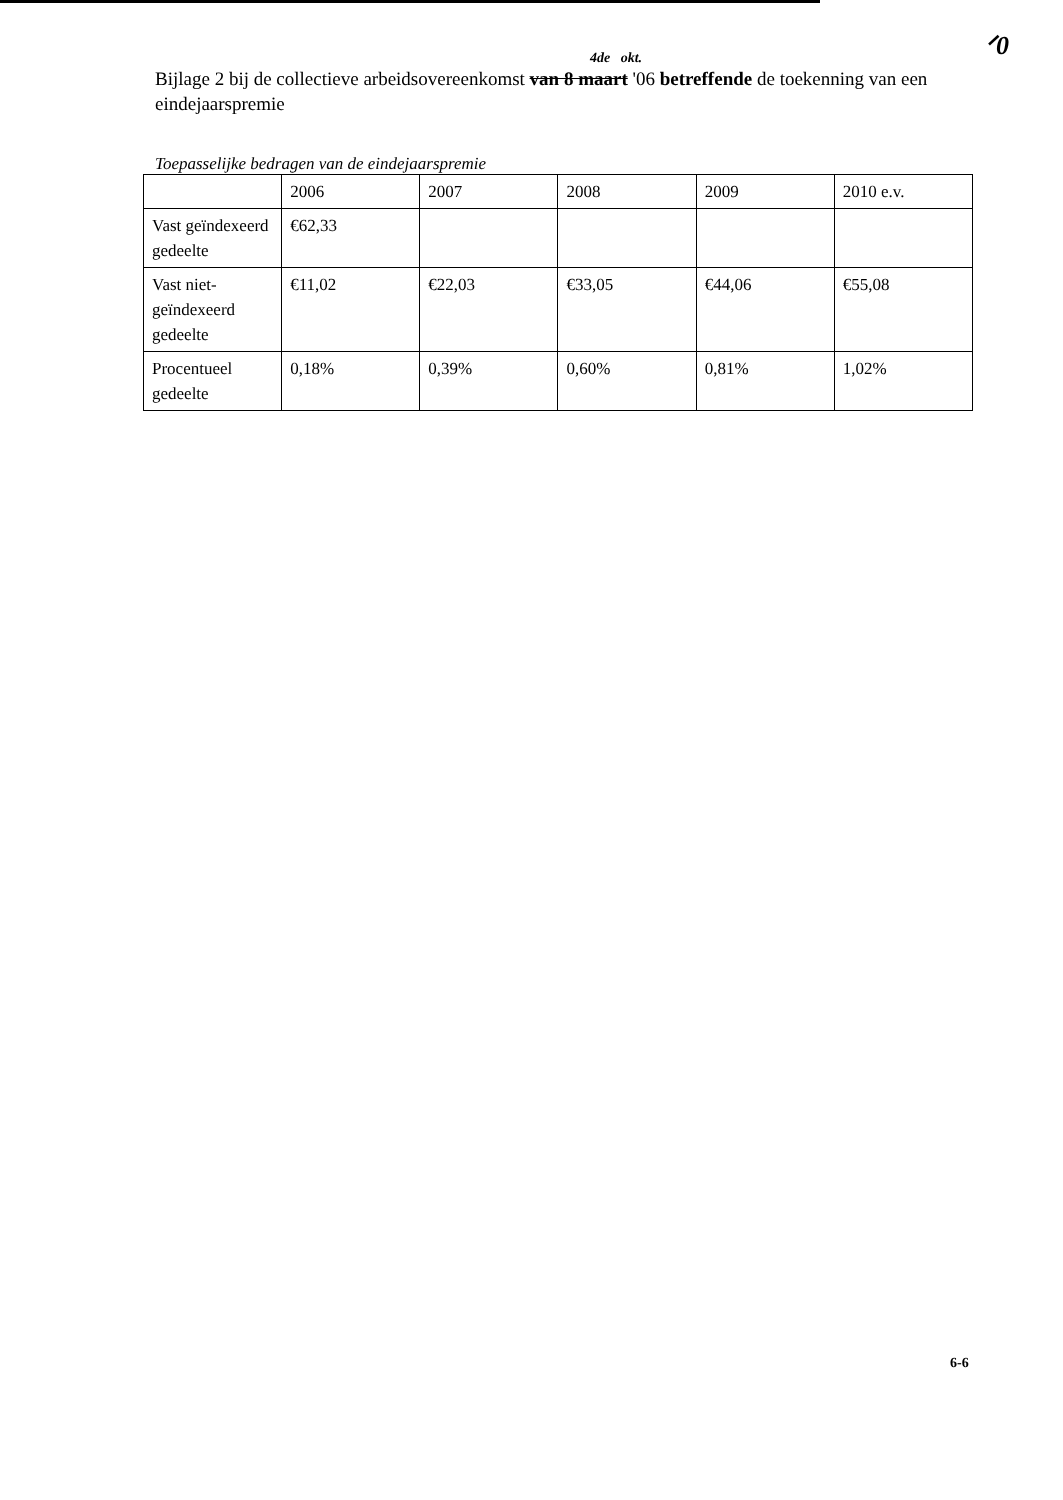ᐟ0
4de okt.
Bijlage 2 bij de collectieve arbeidsovereenkomst van 8 maart '06 betreffende de toekenning van een eindejaarspremie
Toepasselijke bedragen van de eindejaarspremie
| | 2006 | 2007 | 2008 | 2009 | 2010 e.v. |
| Vast geïndexeerd gedeelte | €62,33 | | | | |
| Vast niet-geïndexeerd gedeelte | €11,02 | €22,03 | €33,05 | €44,06 | €55,08 |
| Procentueel gedeelte | 0,18% | 0,39% | 0,60% | 0,81% | 1,02% |
6-6